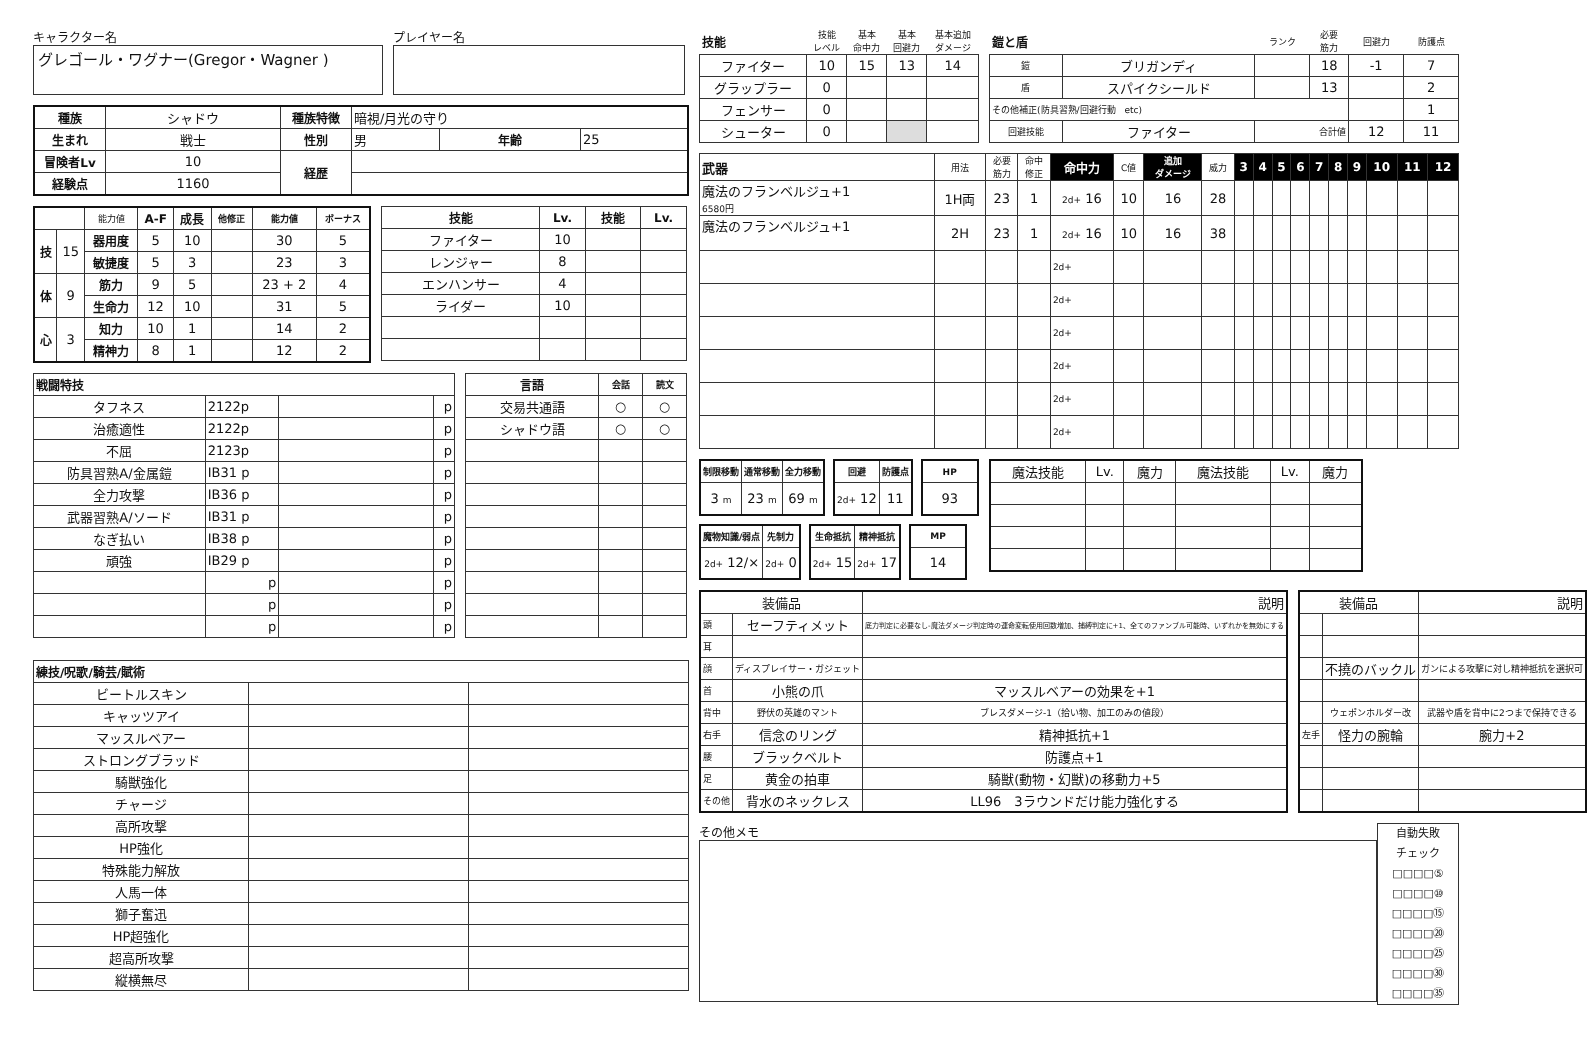キャラクター名
グレゴール・ワグナー(Gregor・Wagner )
プレイヤー名
| 種族 | シャドウ | 種族特徴 | 暗視/月光の守り | | |
| 生まれ | 戦士 | 性別 | 男 | 年齢 | 25 |
| 冒険者Lv | 10 | 経歴 | | | |
| 経験点 | 1160 | | | | |
| | | 能力値 | A-F | 成長 | 他修正 | 能力値 | ボーナス |
| 技 | 15 | 器用度 | 5 | 10 | | 30 | 5 |
| | | 敏捷度 | 5 | 3 | | 23 | 3 |
| 体 | 9 | 筋力 | 9 | 5 | | 23 + 2 | 4 |
| | | 生命力 | 12 | 10 | | 31 | 5 |
| 心 | 3 | 知力 | 10 | 1 | | 14 | 2 |
| | | 精神力 | 8 | 1 | | 12 | 2 |
| 技能 | Lv. | 技能 | Lv. |
| --- | --- | --- | --- |
| ファイター | 10 | | |
| レンジャー | 8 | | |
| エンハンサー | 4 | | |
| ライダー | 10 | | |
| 戦闘特技 | | | |
| --- | --- | --- | --- |
| タフネス | 2122p | | p |
| 治癒適性 | 2122p | | p |
| 不屈 | 2123p | | p |
| 防具習熟A/金属鎧 | IB31 p | | p |
| 全力攻撃 | IB36 p | | p |
| 武器習熟A/ソード | IB31 p | | p |
| なぎ払い | IB38 p | | p |
| 頑強 | IB29 p | | p |
| | p | | p |
| | p | | p |
| | p | | p |
| 言語 | 会話 | 読文 |
| --- | --- | --- |
| 交易共通語 | ○ | ○ |
| シャドウ語 | ○ | ○ |
| 練技/呪歌/騎芸/賦術 | | |
| --- | --- | --- |
| ビートルスキン | | |
| キャッツアイ | | |
| マッスルベアー | | |
| ストロングブラッド | | |
| 騎獣強化 | | |
| チャージ | | |
| 高所攻撃 | | |
| HP強化 | | |
| 特殊能力解放 | | |
| 人馬一体 | | |
| 獅子奮迅 | | |
| HP超強化 | | |
| 超高所攻撃 | | |
| 縦横無尽 | | |
| 技能 | 技能 レベル | 基本 命中力 | 基本 回避力 | 基本追加 ダメージ |
| ファイター | 10 | 15 | 13 | 14 |
| グラップラー | 0 | | | |
| フェンサー | 0 | | | |
| シューター | 0 | | | |
| 鎧と盾 | | ランク | 必要 筋力 | 回避力 | 防護点 |
| 鎧 | ブリガンディ | | 18 | -1 | 7 |
| 盾 | スパイクシールド | | 13 | | 2 |
| その他補正(防具習熟/回避行動 etc) | | | | | 1 |
| 回避技能 | ファイター | 合計値 | | 12 | 11 |
| 武器 | 用法 | 必要 筋力 | 命中 修正 | 命中力 | C値 | 追加 ダメージ | 威力 | 3 | 4 | 5 | 6 | 7 | 8 | 9 | 10 | 11 | 12 |
| 魔法のフランベルジュ+1 6580円 | 1H両 | 23 | 1 | 2d+ 16 | 10 | 16 | 28 | | | | | | | | | | |
| 魔法のフランベルジュ+1 | 2H | 23 | 1 | 2d+ 16 | 10 | 16 | 38 | | | | | | | | | | |
| | | | | 2d+ | | | | | | | | | | | | | |
| | | | | 2d+ | | | | | | | | | | | | | |
| | | | | 2d+ | | | | | | | | | | | | | |
| | | | | 2d+ | | | | | | | | | | | | | |
| | | | | 2d+ | | | | | | | | | | | | | |
| | | | | 2d+ | | | | | | | | | | | | | |
| 制限移動 | 通常移動 | 全力移動 |
| --- | --- | --- |
| 3 m | 23 m | 69 m |
| 回避 | 防護点 |
| --- | --- |
| 2d+ 12 | 11 |
| HP |
| --- |
| 93 |
| 魔物知識/弱点 | 先制力 |
| --- | --- |
| 2d+ 12/× | 2d+ 0 |
| 生命抵抗 | 精神抵抗 |
| --- | --- |
| 2d+ 15 | 2d+ 17 |
| MP |
| --- |
| 14 |
| 魔法技能 | Lv. | 魔力 | 魔法技能 | Lv. | 魔力 |
| 装備品 | | 説明 |
| 頭 | セーフティメット | 底力判定に必要なし-魔法ダメージ判定時の運命変転使用回数増加、捕縛判定に+1、全てのファンブル可能時、いずれかを無効にする |
| 耳 | | |
| 顔 | ディスプレイサー・ガジェット | |
| 首 | 小熊の爪 | マッスルベアーの効果を+1 |
| 背中 | 野伏の英雄のマント | ブレスダメージ-1（拾い物、加工のみの値段） |
| 右手 | 信念のリング | 精神抵抗+1 |
| 腰 | ブラックベルト | 防護点+1 |
| 足 | 黄金の拍車 | 騎獣(動物・幻獣)の移動力+5 |
| その他 | 背水のネックレス | LL96 3ラウンドだけ能力強化する |
| 装備品 | | 説明 |
| | 不撓のバックル | ガンによる攻撃に対し精神抵抗を選択可 |
| | ウェポンホルダー改 | 武器や盾を背中に2つまで保持できる |
| 左手 | 怪力の腕輪 | 腕力+2 |
その他メモ
自動失敗
チェック
□□□□⑤
□□□□⑩
□□□□⑮
□□□□⑳
□□□□㉕
□□□□㉚
□□□□㉟